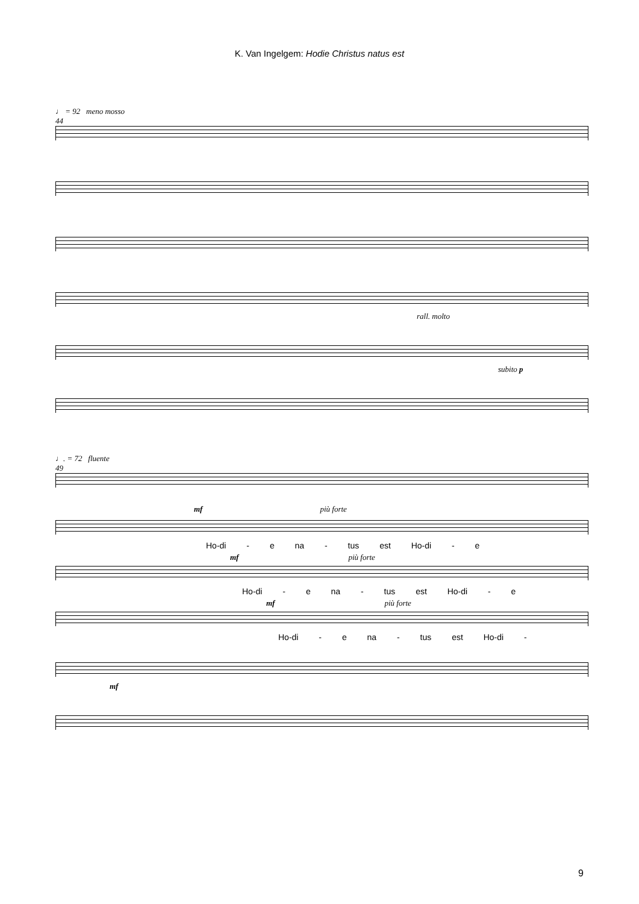K. Van Ingelgem: Hodie Christus natus est
♩ = 92 meno mosso
44
rall. molto
subito p
♩. = 72 fluente
49
mf più forte
Ho-di - e na - tus est Ho-di - e
mf più forte
Ho-di - e na - tus est Ho-di - e
mf più forte
Ho-di - e na - tus est Ho-di -
mf
9